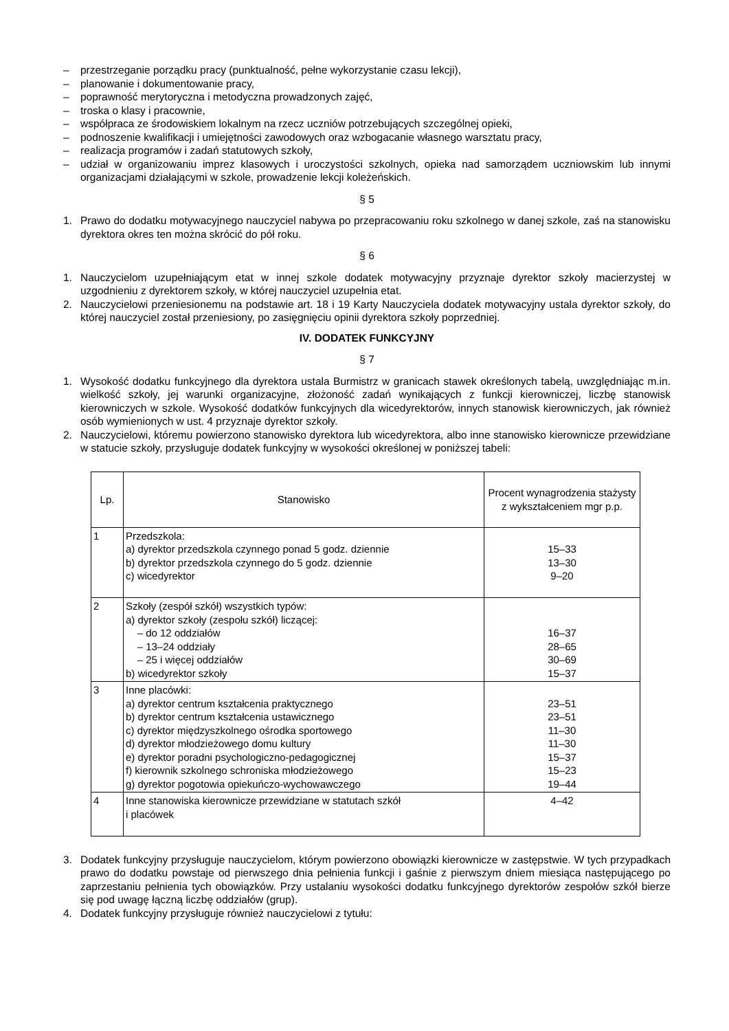– przestrzeganie porządku pracy (punktualność, pełne wykorzystanie czasu lekcji),
– planowanie i dokumentowanie pracy,
– poprawność merytoryczna i metodyczna prowadzonych zajęć,
– troska o klasy i pracownie,
– współpraca ze środowiskiem lokalnym na rzecz uczniów potrzebujących szczególnej opieki,
– podnoszenie kwalifikacji i umiejętności zawodowych oraz wzbogacanie własnego warsztatu pracy,
– realizacja programów i zadań statutowych szkoły,
– udział w organizowaniu imprez klasowych i uroczystości szkolnych, opieka nad samorządem uczniowskim lub innymi organizacjami działającymi w szkole, prowadzenie lekcji koleżeńskich.
§ 5
1. Prawo do dodatku motywacyjnego nauczyciel nabywa po przepracowaniu roku szkolnego w danej szkole, zaś na stanowisku dyrektora okres ten można skrócić do pół roku.
§ 6
1. Nauczycielom uzupełniającym etat w innej szkole dodatek motywacyjny przyznaje dyrektor szkoły macierzystej w uzgodnieniu z dyrektorem szkoły, w której nauczyciel uzupełnia etat.
2. Nauczycielowi przeniesionemu na podstawie art. 18 i 19 Karty Nauczyciela dodatek motywacyjny ustala dyrektor szkoły, do której nauczyciel został przeniesiony, po zasięgnięciu opinii dyrektora szkoły poprzedniej.
IV. DODATEK FUNKCYJNY
§ 7
1. Wysokość dodatku funkcyjnego dla dyrektora ustala Burmistrz w granicach stawek określonych tabelą, uwzględniając m.in. wielkość szkoły, jej warunki organizacyjne, złożoność zadań wynikających z funkcji kierowniczej, liczbę stanowisk kierowniczych w szkole. Wysokość dodatków funkcyjnych dla wicedyrektorów, innych stanowisk kierowniczych, jak również osób wymienionych w ust. 4 przyznaje dyrektor szkoły.
2. Nauczycielowi, któremu powierzono stanowisko dyrektora lub wicedyrektora, albo inne stanowisko kierownicze przewidziane w statucie szkoły, przysługuje dodatek funkcyjny w wysokości określonej w poniższej tabeli:
| Lp. | Stanowisko | Procent wynagrodzenia stażysty z wykształceniem mgr p.p. |
| --- | --- | --- |
| 1 | Przedszkola: a) dyrektor przedszkola czynnego ponad 5 godz. dziennie b) dyrektor przedszkola czynnego do 5 godz. dziennie c) wicedyrektor | 15–33 13–30 9–20 |
| 2 | Szkoły (zespół szkół) wszystkich typów: a) dyrektor szkoły (zespołu szkół) liczącej: – do 12 oddziałów – 13–24 oddziały – 25 i więcej oddziałów b) wicedyrektor szkoły | 16–37 28–65 30–69 15–37 |
| 3 | Inne placówki: a) dyrektor centrum kształcenia praktycznego b) dyrektor centrum kształcenia ustawicznego c) dyrektor międzyszkolnego ośrodka sportowego d) dyrektor młodzieżowego domu kultury e) dyrektor poradni psychologiczno-pedagogicznej f) kierownik szkolnego schroniska młodzieżowego g) dyrektor pogotowia opiekuńczo-wychowawczego | 23–51 23–51 11–30 11–30 15–37 15–23 19–44 |
| 4 | Inne stanowiska kierownicze przewidziane w statutach szkół i placówek | 4–42 |
3. Dodatek funkcyjny przysługuje nauczycielom, którym powierzono obowiązki kierownicze w zastępstwie. W tych przypadkach prawo do dodatku powstaje od pierwszego dnia pełnienia funkcji i gaśnie z pierwszym dniem miesiąca następującego po zaprzestaniu pełnienia tych obowiązków. Przy ustalaniu wysokości dodatku funkcyjnego dyrektorów zespołów szkół bierze się pod uwagę łączną liczbę oddziałów (grup).
4. Dodatek funkcyjny przysługuje również nauczycielowi z tytułu: